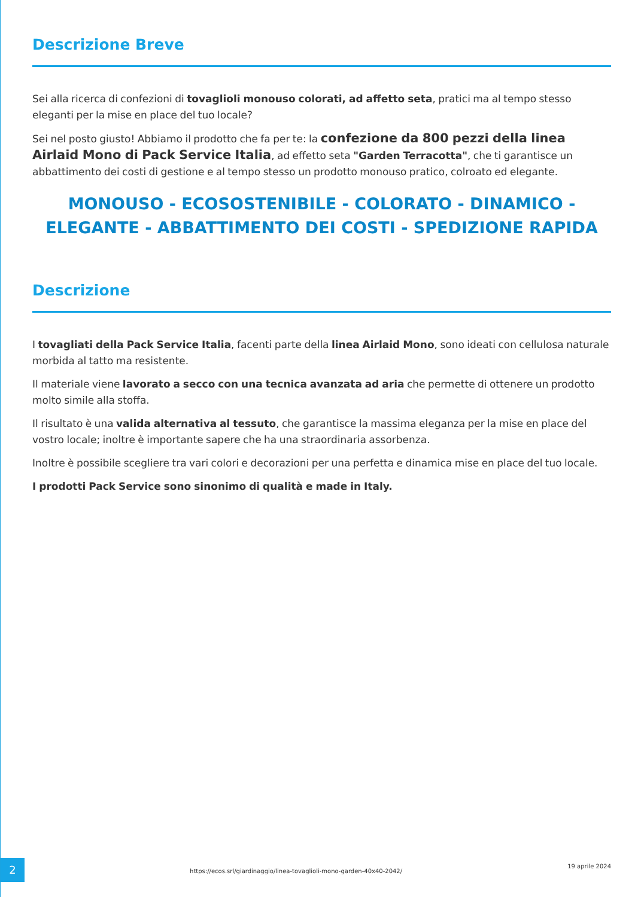Descrizione Breve
Sei alla ricerca di confezioni di tovaglioli monouso colorati, ad affetto seta, pratici ma al tempo stesso eleganti per la mise en place del tuo locale?
Sei nel posto giusto! Abbiamo il prodotto che fa per te: la confezione da 800 pezzi della linea Airlaid Mono di Pack Service Italia, ad effetto seta "Garden Terracotta", che ti garantisce un abbattimento dei costi di gestione e al tempo stesso un prodotto monouso pratico, colroato ed elegante.
MONOUSO - ECOSOSTENIBILE - COLORATO - DINAMICO - ELEGANTE - ABBATTIMENTO DEI COSTI - SPEDIZIONE RAPIDA
Descrizione
I tovagliati della Pack Service Italia, facenti parte della linea Airlaid Mono, sono ideati con cellulosa naturale morbida al tatto ma resistente.
Il materiale viene lavorato a secco con una tecnica avanzata ad aria che permette di ottenere un prodotto molto simile alla stoffa.
Il risultato è una valida alternativa al tessuto, che garantisce la massima eleganza per la mise en place del vostro locale; inoltre è importante sapere che ha una straordinaria assorbenza.
Inoltre è possibile scegliere tra vari colori e decorazioni per una perfetta e dinamica mise en place del tuo locale.
I prodotti Pack Service sono sinonimo di qualità e made in Italy.
2
https://ecos.srl/giardinaggio/linea-tovaglioli-mono-garden-40x40-2042/
19 aprile 2024